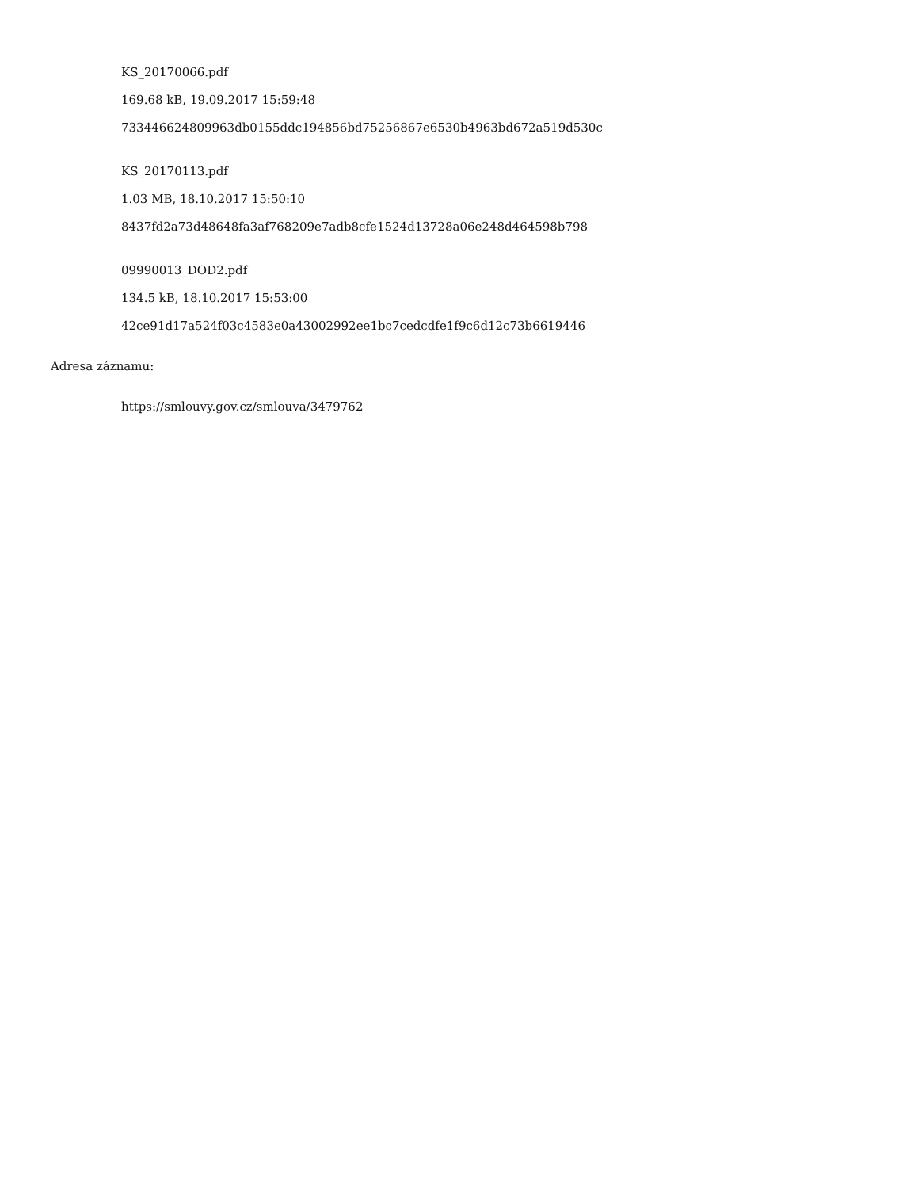KS_20170066.pdf
169.68 kB, 19.09.2017 15:59:48
733446624809963db0155ddc194856bd75256867e6530b4963bd672a519d530c
KS_20170113.pdf
1.03 MB, 18.10.2017 15:50:10
8437fd2a73d48648fa3af768209e7adb8cfe1524d13728a06e248d464598b798
09990013_DOD2.pdf
134.5 kB, 18.10.2017 15:53:00
42ce91d17a524f03c4583e0a43002992ee1bc7cedcdfe1f9c6d12c73b6619446
Adresa záznamu:
https://smlouvy.gov.cz/smlouva/3479762